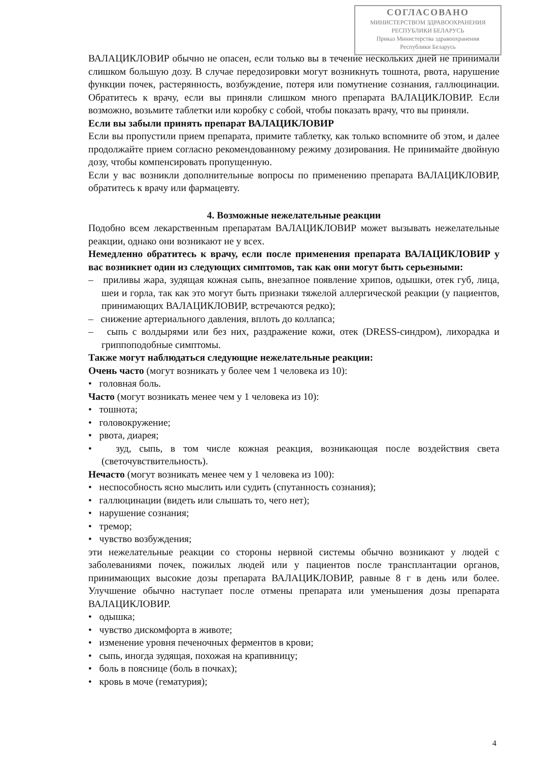СОГЛАСОВАНО
МИНИСТЕРСТВОМ ЗДРАВООХРАНЕНИЯ
РЕСПУБЛИКИ БЕЛАРУСЬ
Приказ Министерства здравоохранения
Республики Беларусь
ВАЛАЦИКЛОВИР обычно не опасен, если только вы в течение нескольких дней не принимали слишком большую дозу. В случае передозировки могут возникнуть тошнота, рвота, нарушение функции почек, растерянность, возбуждение, потеря или помутнение сознания, галлюцинации. Обратитесь к врачу, если вы приняли слишком много препарата ВАЛАЦИКЛОВИР. Если возможно, возьмите таблетки или коробку с собой, чтобы показать врачу, что вы приняли.
Если вы забыли принять препарат ВАЛАЦИКЛОВИР
Если вы пропустили прием препарата, примите таблетку, как только вспомните об этом, и далее продолжайте прием согласно рекомендованному режиму дозирования. Не принимайте двойную дозу, чтобы компенсировать пропущенную.
Если у вас возникли дополнительные вопросы по применению препарата ВАЛАЦИКЛОВИР, обратитесь к врачу или фармацевту.
4. Возможные нежелательные реакции
Подобно всем лекарственным препаратам ВАЛАЦИКЛОВИР может вызывать нежелательные реакции, однако они возникают не у всех.
Немедленно обратитесь к врачу, если после применения препарата ВАЛАЦИКЛОВИР у вас возникнет один из следующих симптомов, так как они могут быть серьезными:
– приливы жара, зудящая кожная сыпь, внезапное появление хрипов, одышки, отек губ, лица, шеи и горла, так как это могут быть признаки тяжелой аллергической реакции (у пациентов, принимающих ВАЛАЦИКЛОВИР, встречаются редко);
– снижение артериального давления, вплоть до коллапса;
– сыпь с волдырями или без них, раздражение кожи, отек (DRESS-синдром), лихорадка и гриппоподобные симптомы.
Также могут наблюдаться следующие нежелательные реакции:
Очень часто (могут возникать у более чем 1 человека из 10):
• головная боль.
Часто (могут возникать менее чем у 1 человека из 10):
• тошнота;
• головокружение;
• рвота, диарея;
• зуд, сыпь, в том числе кожная реакция, возникающая после воздействия света (светочувствительность).
Нечасто (могут возникать менее чем у 1 человека из 100):
• неспособность ясно мыслить или судить (спутанность сознания);
• галлюцинации (видеть или слышать то, чего нет);
• нарушение сознания;
• тремор;
• чувство возбуждения;
эти нежелательные реакции со стороны нервной системы обычно возникают у людей с заболеваниями почек, пожилых людей или у пациентов после трансплантации органов, принимающих высокие дозы препарата ВАЛАЦИКЛОВИР, равные 8 г в день или более. Улучшение обычно наступает после отмены препарата или уменьшения дозы препарата ВАЛАЦИКЛОВИР.
• одышка;
• чувство дискомфорта в животе;
• изменение уровня печеночных ферментов в крови;
• сыпь, иногда зудящая, похожая на крапивницу;
• боль в пояснице (боль в почках);
• кровь в моче (гематурия);
4